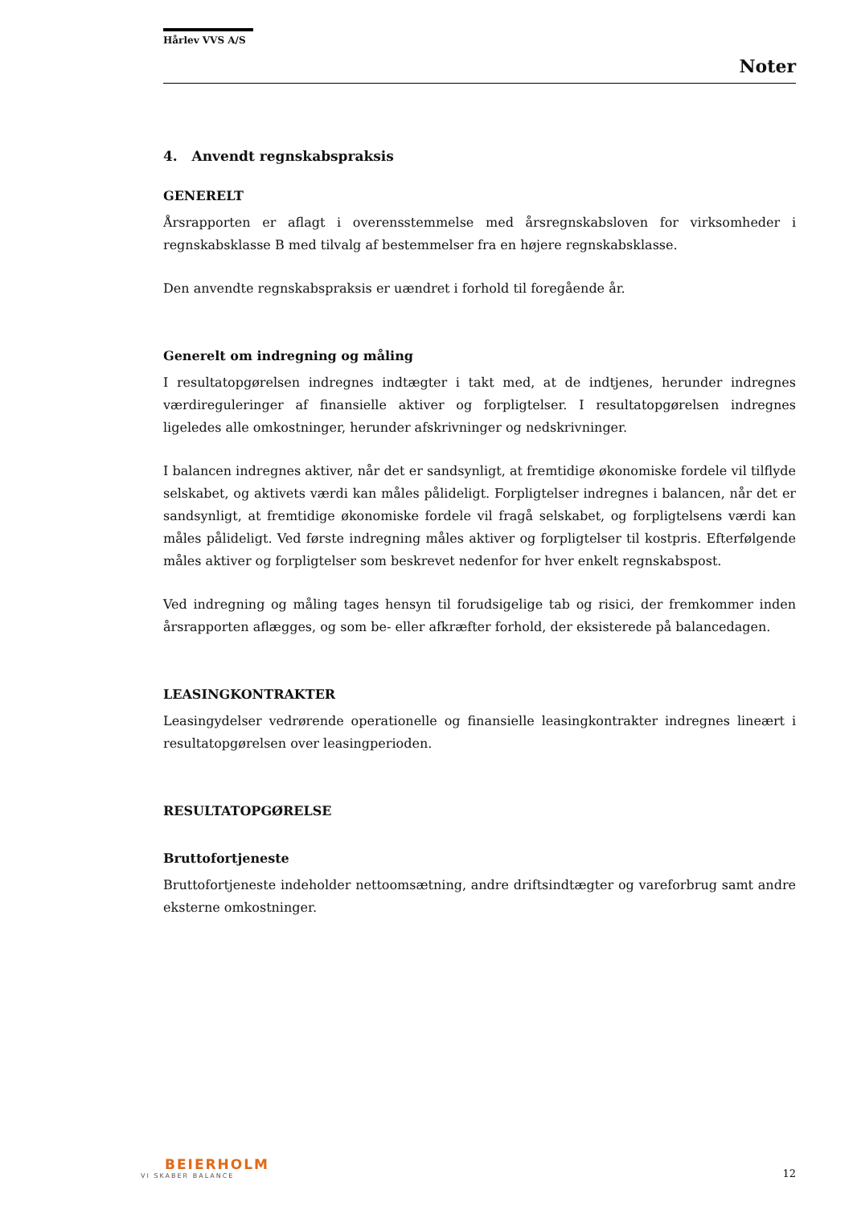Hårlev VVS A/S
Noter
4. Anvendt regnskabspraksis
GENERELT
Årsrapporten er aflagt i overensstemmelse med årsregnskabsloven for virksomheder i regnskabsklasse B med tilvalg af bestemmelser fra en højere regnskabsklasse.
Den anvendte regnskabspraksis er uændret i forhold til foregående år.
Generelt om indregning og måling
I resultatopgørelsen indregnes indtægter i takt med, at de indtjenes, herunder indregnes værdireguleringer af finansielle aktiver og forpligtelser. I resultatopgørelsen indregnes ligeledes alle omkostninger, herunder afskrivninger og nedskrivninger.
I balancen indregnes aktiver, når det er sandsynligt, at fremtidige økonomiske fordele vil tilflyde selskabet, og aktivets værdi kan måles pålideligt. Forpligtelser indregnes i balancen, når det er sandsynligt, at fremtidige økonomiske fordele vil fragå selskabet, og forpligtelsens værdi kan måles pålideligt. Ved første indregning måles aktiver og forpligtelser til kostpris. Efterfølgende måles aktiver og forpligtelser som beskrevet nedenfor for hver enkelt regnskabspost.
Ved indregning og måling tages hensyn til forudsigelige tab og risici, der fremkommer inden årsrapporten aflægges, og som be- eller afkræfter forhold, der eksisterede på balancedagen.
LEASINGKONTRAKTER
Leasingydelser vedrørende operationelle og finansielle leasingkontrakter indregnes lineært i resultatopgørelsen over leasingperioden.
RESULTATOPGØRELSE
Bruttofortjeneste
Bruttofortjeneste indeholder nettoomsætning, andre driftsindtægter og vareforbrug samt andre eksterne omkostninger.
BEIERHOLM
VI SKABER BALANCE
12